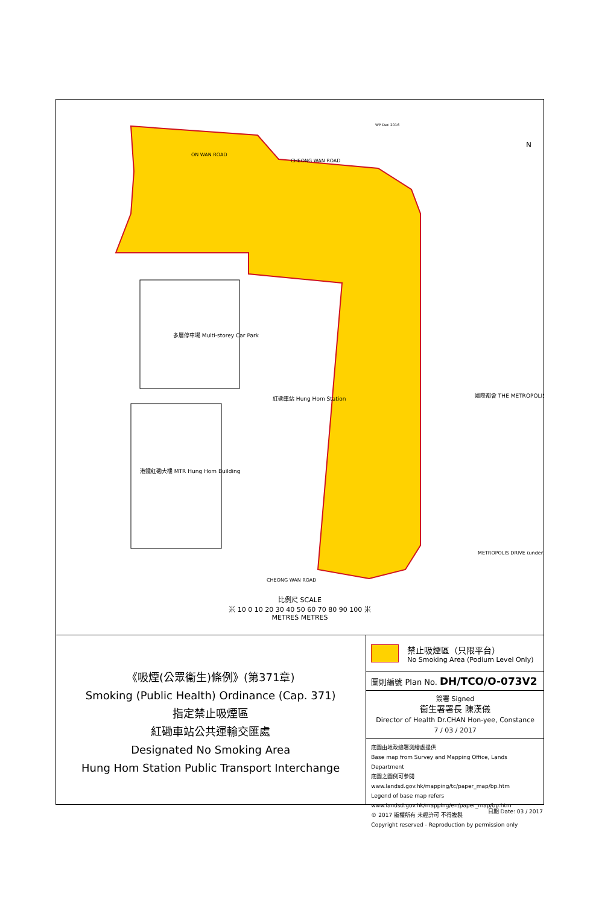多層停車場 Multi-storey Car Park
紅磡車站 Hung Hom Station
港鐵紅磡大樓 MTR Hung Hom Building
國際都會 THE METROPOLIS
ON WAN ROAD
CHEONG WAN ROAD
CHEONG WAN ROAD
METROPOLIS DRIVE (under)
WP Dec 2016
N
比例尺 SCALE
米 10 0 10 20 30 40 50 60 70 80 90 100 米
METRES METRES
《吸煙(公眾衞生)條例》(第371章)
Smoking (Public Health) Ordinance (Cap. 371)
指定禁止吸煙區
紅磡車站公共運輸交匯處
Designated No Smoking Area
Hung Hom Station Public Transport Interchange
禁止吸煙區（只限平台）
No Smoking Area (Podium Level Only)
圖則編號 Plan No. DH/TCO/O-073V2
簽署 Signed
衞生署署長 陳漢儀
Director of Health Dr.CHAN Hon-yee, Constance
7 / 03 / 2017
底圖由地政總署測繪處提供
Base map from Survey and Mapping Office, Lands Department
底圖之圖例可參閱 www.landsd.gov.hk/mapping/tc/paper_map/bp.htm
Legend of base map refers www.landsd.gov.hk/mapping/en/paper_map/bp.htm
© 2017 版權所有 未經許可 不得複製
Copyright reserved - Reproduction by permission only
日期 Date: 03 / 2017